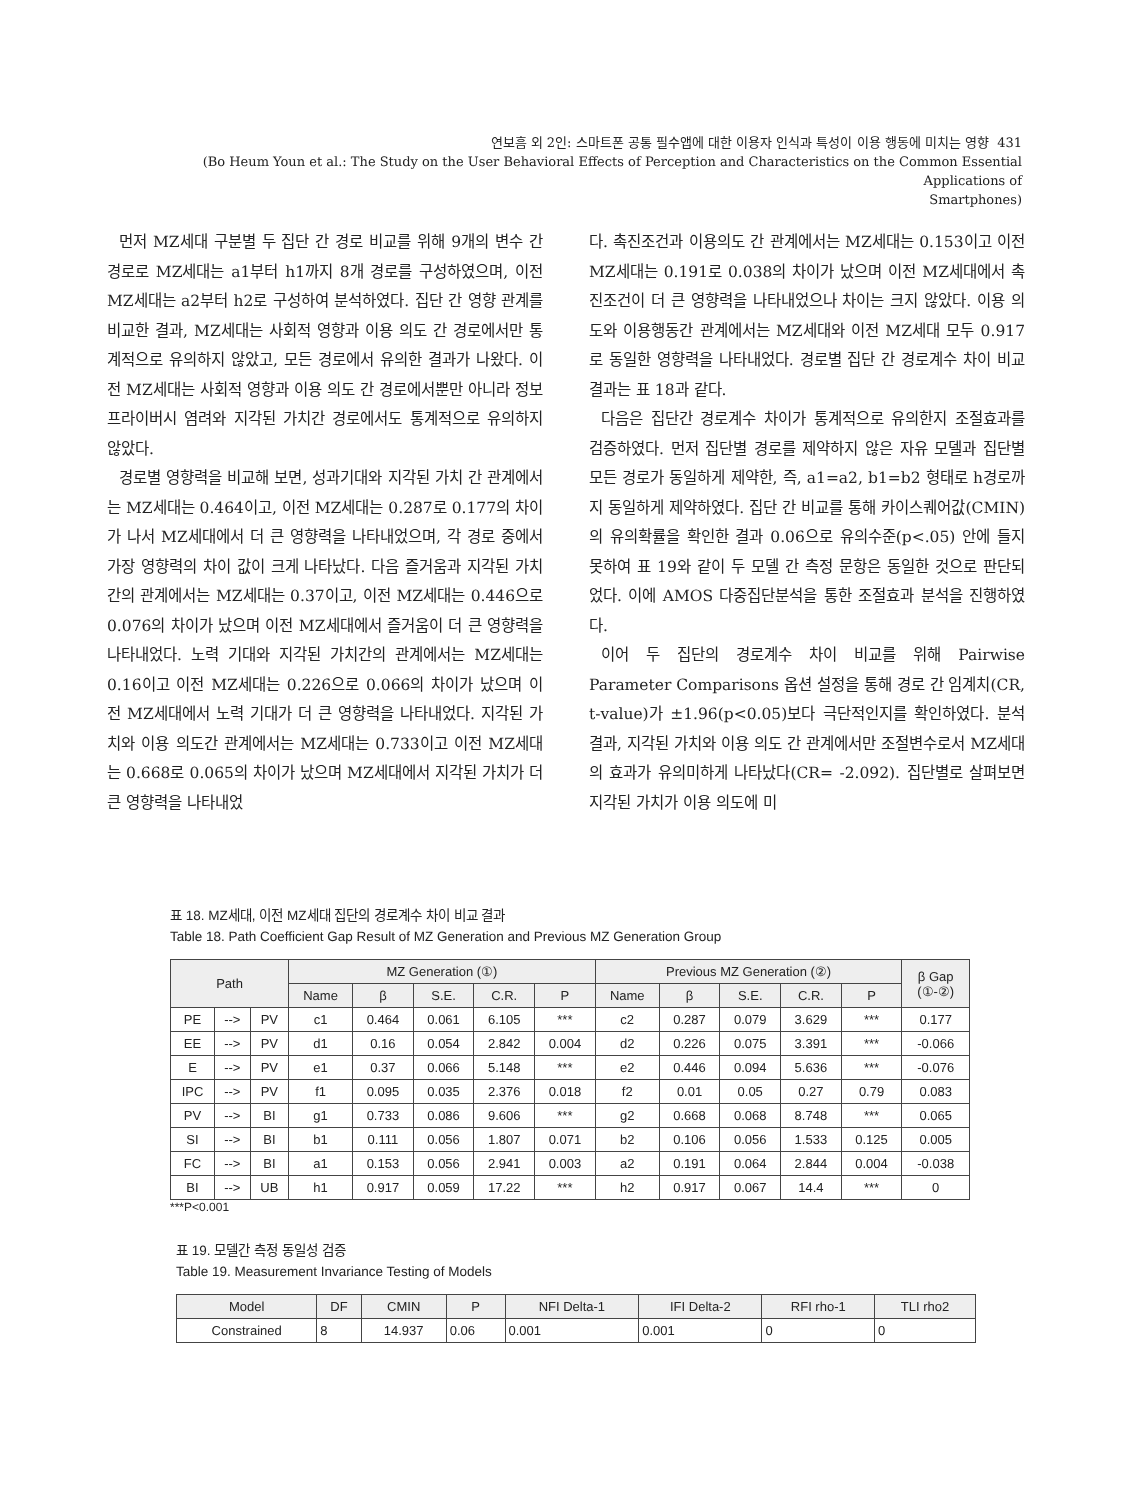연보흠 외 2인: 스마트폰 공통 필수앱에 대한 이용자 인식과 특성이 이용 행동에 미치는 영향 431
(Bo Heum Youn et al.: The Study on the User Behavioral Effects of Perception and Characteristics on the Common Essential Applications of
Smartphones)
먼저 MZ세대 구분별 두 집단 간 경로 비교를 위해 9개의 변수 간 경로로 MZ세대는 a1부터 h1까지 8개 경로를 구성하였으며, 이전 MZ세대는 a2부터 h2로 구성하여 분석하였다. 집단 간 영향 관계를 비교한 결과, MZ세대는 사회적 영향과 이용 의도 간 경로에서만 통계적으로 유의하지 않았고, 모든 경로에서 유의한 결과가 나왔다. 이전 MZ세대는 사회적 영향과 이용 의도 간 경로에서뿐만 아니라 정보 프라이버시 염려와 지각된 가치간 경로에서도 통계적으로 유의하지 않았다.
경로별 영향력을 비교해 보면, 성과기대와 지각된 가치 간 관계에서는 MZ세대는 0.464이고, 이전 MZ세대는 0.287로 0.177의 차이가 나서 MZ세대에서 더 큰 영향력을 나타내었으며, 각 경로 중에서 가장 영향력의 차이 값이 크게 나타났다. 다음 즐거움과 지각된 가치간의 관계에서는 MZ세대는 0.37이고, 이전 MZ세대는 0.446으로 0.076의 차이가 났으며 이전 MZ세대에서 즐거움이 더 큰 영향력을 나타내었다. 노력 기대와 지각된 가치간의 관계에서는 MZ세대는 0.16이고 이전 MZ세대는 0.226으로 0.066의 차이가 났으며 이전 MZ세대에서 노력 기대가 더 큰 영향력을 나타내었다. 지각된 가치와 이용 의도간 관계에서는 MZ세대는 0.733이고 이전 MZ세대는 0.668로 0.065의 차이가 났으며 MZ세대에서 지각된 가치가 더 큰 영향력을 나타내었
다. 촉진조건과 이용의도 간 관계에서는 MZ세대는 0.153이고 이전 MZ세대는 0.191로 0.038의 차이가 났으며 이전 MZ세대에서 촉진조건이 더 큰 영향력을 나타내었으나 차이는 크지 않았다. 이용 의도와 이용행동간 관계에서는 MZ세대와 이전 MZ세대 모두 0.917로 동일한 영향력을 나타내었다. 경로별 집단 간 경로계수 차이 비교 결과는 표 18과 같다.
다음은 집단간 경로계수 차이가 통계적으로 유의한지 조절효과를 검증하였다. 먼저 집단별 경로를 제약하지 않은 자유 모델과 집단별 모든 경로가 동일하게 제약한, 즉, a1=a2, b1=b2 형태로 h경로까지 동일하게 제약하였다. 집단 간 비교를 통해 카이스퀘어값(CMIN)의 유의확률을 확인한 결과 0.06으로 유의수준(p<.05) 안에 들지 못하여 표 19와 같이 두 모델 간 측정 문항은 동일한 것으로 판단되었다. 이에 AMOS 다중집단분석을 통한 조절효과 분석을 진행하였다.
이어 두 집단의 경로계수 차이 비교를 위해 Pairwise Parameter Comparisons 옵션 설정을 통해 경로 간 임계치(CR, t-value)가 ±1.96(p<0.05)보다 극단적인지를 확인하였다. 분석결과, 지각된 가치와 이용 의도 간 관계에서만 조절변수로서 MZ세대의 효과가 유의미하게 나타났다(CR= -2.092). 집단별로 살펴보면 지각된 가치가 이용 의도에 미
표 18. MZ세대, 이전 MZ세대 집단의 경로계수 차이 비교 결과
Table 18. Path Coefficient Gap Result of MZ Generation and Previous MZ Generation Group
| Path | | | MZ Generation (①) | | | | | Previous MZ Generation (②) | | | | | β Gap (①-②) |
| --- | --- | --- | --- | --- | --- | --- | --- | --- | --- | --- | --- | --- | --- |
| | | | Name | β | S.E. | C.R. | P | Name | β | S.E. | C.R. | P | |
| PE | --> | PV | c1 | 0.464 | 0.061 | 6.105 | *** | c2 | 0.287 | 0.079 | 3.629 | *** | 0.177 |
| EE | --> | PV | d1 | 0.16 | 0.054 | 2.842 | 0.004 | d2 | 0.226 | 0.075 | 3.391 | *** | -0.066 |
| E | --> | PV | e1 | 0.37 | 0.066 | 5.148 | *** | e2 | 0.446 | 0.094 | 5.636 | *** | -0.076 |
| IPC | --> | PV | f1 | 0.095 | 0.035 | 2.376 | 0.018 | f2 | 0.01 | 0.05 | 0.27 | 0.79 | 0.083 |
| PV | --> | BI | g1 | 0.733 | 0.086 | 9.606 | *** | g2 | 0.668 | 0.068 | 8.748 | *** | 0.065 |
| SI | --> | BI | b1 | 0.111 | 0.056 | 1.807 | 0.071 | b2 | 0.106 | 0.056 | 1.533 | 0.125 | 0.005 |
| FC | --> | BI | a1 | 0.153 | 0.056 | 2.941 | 0.003 | a2 | 0.191 | 0.064 | 2.844 | 0.004 | -0.038 |
| BI | --> | UB | h1 | 0.917 | 0.059 | 17.22 | *** | h2 | 0.917 | 0.067 | 14.4 | *** | 0 |
***P<0.001
표 19. 모델간 측정 동일성 검증
Table 19. Measurement Invariance Testing of Models
| Model | DF | CMIN | P | NFI Delta-1 | IFI Delta-2 | RFI rho-1 | TLI rho2 |
| --- | --- | --- | --- | --- | --- | --- | --- |
| Constrained | 8 | 14.937 | 0.06 | 0.001 | 0.001 | 0 | 0 |